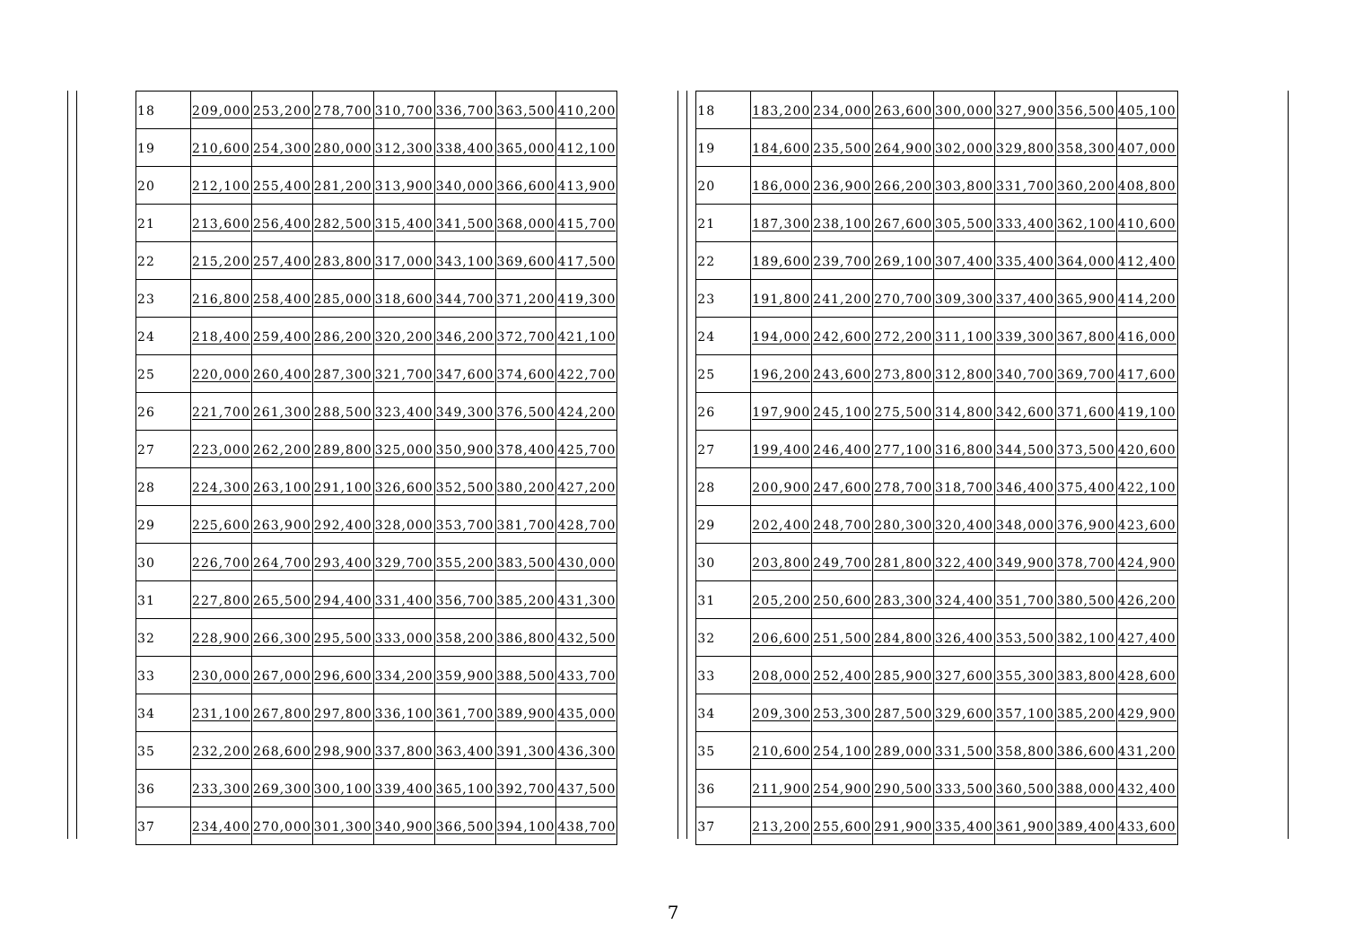| 18 | 209,000 | 253,200 | 278,700 | 310,700 | 336,700 | 363,500 | 410,200 |
| 19 | 210,600 | 254,300 | 280,000 | 312,300 | 338,400 | 365,000 | 412,100 |
| 20 | 212,100 | 255,400 | 281,200 | 313,900 | 340,000 | 366,600 | 413,900 |
| 21 | 213,600 | 256,400 | 282,500 | 315,400 | 341,500 | 368,000 | 415,700 |
| 22 | 215,200 | 257,400 | 283,800 | 317,000 | 343,100 | 369,600 | 417,500 |
| 23 | 216,800 | 258,400 | 285,000 | 318,600 | 344,700 | 371,200 | 419,300 |
| 24 | 218,400 | 259,400 | 286,200 | 320,200 | 346,200 | 372,700 | 421,100 |
| 25 | 220,000 | 260,400 | 287,300 | 321,700 | 347,600 | 374,600 | 422,700 |
| 26 | 221,700 | 261,300 | 288,500 | 323,400 | 349,300 | 376,500 | 424,200 |
| 27 | 223,000 | 262,200 | 289,800 | 325,000 | 350,900 | 378,400 | 425,700 |
| 28 | 224,300 | 263,100 | 291,100 | 326,600 | 352,500 | 380,200 | 427,200 |
| 29 | 225,600 | 263,900 | 292,400 | 328,000 | 353,700 | 381,700 | 428,700 |
| 30 | 226,700 | 264,700 | 293,400 | 329,700 | 355,200 | 383,500 | 430,000 |
| 31 | 227,800 | 265,500 | 294,400 | 331,400 | 356,700 | 385,200 | 431,300 |
| 32 | 228,900 | 266,300 | 295,500 | 333,000 | 358,200 | 386,800 | 432,500 |
| 33 | 230,000 | 267,000 | 296,600 | 334,200 | 359,900 | 388,500 | 433,700 |
| 34 | 231,100 | 267,800 | 297,800 | 336,100 | 361,700 | 389,900 | 435,000 |
| 35 | 232,200 | 268,600 | 298,900 | 337,800 | 363,400 | 391,300 | 436,300 |
| 36 | 233,300 | 269,300 | 300,100 | 339,400 | 365,100 | 392,700 | 437,500 |
| 37 | 234,400 | 270,000 | 301,300 | 340,900 | 366,500 | 394,100 | 438,700 |
| 18 | 183,200 | 234,000 | 263,600 | 300,000 | 327,900 | 356,500 | 405,100 |
| 19 | 184,600 | 235,500 | 264,900 | 302,000 | 329,800 | 358,300 | 407,000 |
| 20 | 186,000 | 236,900 | 266,200 | 303,800 | 331,700 | 360,200 | 408,800 |
| 21 | 187,300 | 238,100 | 267,600 | 305,500 | 333,400 | 362,100 | 410,600 |
| 22 | 189,600 | 239,700 | 269,100 | 307,400 | 335,400 | 364,000 | 412,400 |
| 23 | 191,800 | 241,200 | 270,700 | 309,300 | 337,400 | 365,900 | 414,200 |
| 24 | 194,000 | 242,600 | 272,200 | 311,100 | 339,300 | 367,800 | 416,000 |
| 25 | 196,200 | 243,600 | 273,800 | 312,800 | 340,700 | 369,700 | 417,600 |
| 26 | 197,900 | 245,100 | 275,500 | 314,800 | 342,600 | 371,600 | 419,100 |
| 27 | 199,400 | 246,400 | 277,100 | 316,800 | 344,500 | 373,500 | 420,600 |
| 28 | 200,900 | 247,600 | 278,700 | 318,700 | 346,400 | 375,400 | 422,100 |
| 29 | 202,400 | 248,700 | 280,300 | 320,400 | 348,000 | 376,900 | 423,600 |
| 30 | 203,800 | 249,700 | 281,800 | 322,400 | 349,900 | 378,700 | 424,900 |
| 31 | 205,200 | 250,600 | 283,300 | 324,400 | 351,700 | 380,500 | 426,200 |
| 32 | 206,600 | 251,500 | 284,800 | 326,400 | 353,500 | 382,100 | 427,400 |
| 33 | 208,000 | 252,400 | 285,900 | 327,600 | 355,300 | 383,800 | 428,600 |
| 34 | 209,300 | 253,300 | 287,500 | 329,600 | 357,100 | 385,200 | 429,900 |
| 35 | 210,600 | 254,100 | 289,000 | 331,500 | 358,800 | 386,600 | 431,200 |
| 36 | 211,900 | 254,900 | 290,500 | 333,500 | 360,500 | 388,000 | 432,400 |
| 37 | 213,200 | 255,600 | 291,900 | 335,400 | 361,900 | 389,400 | 433,600 |
7